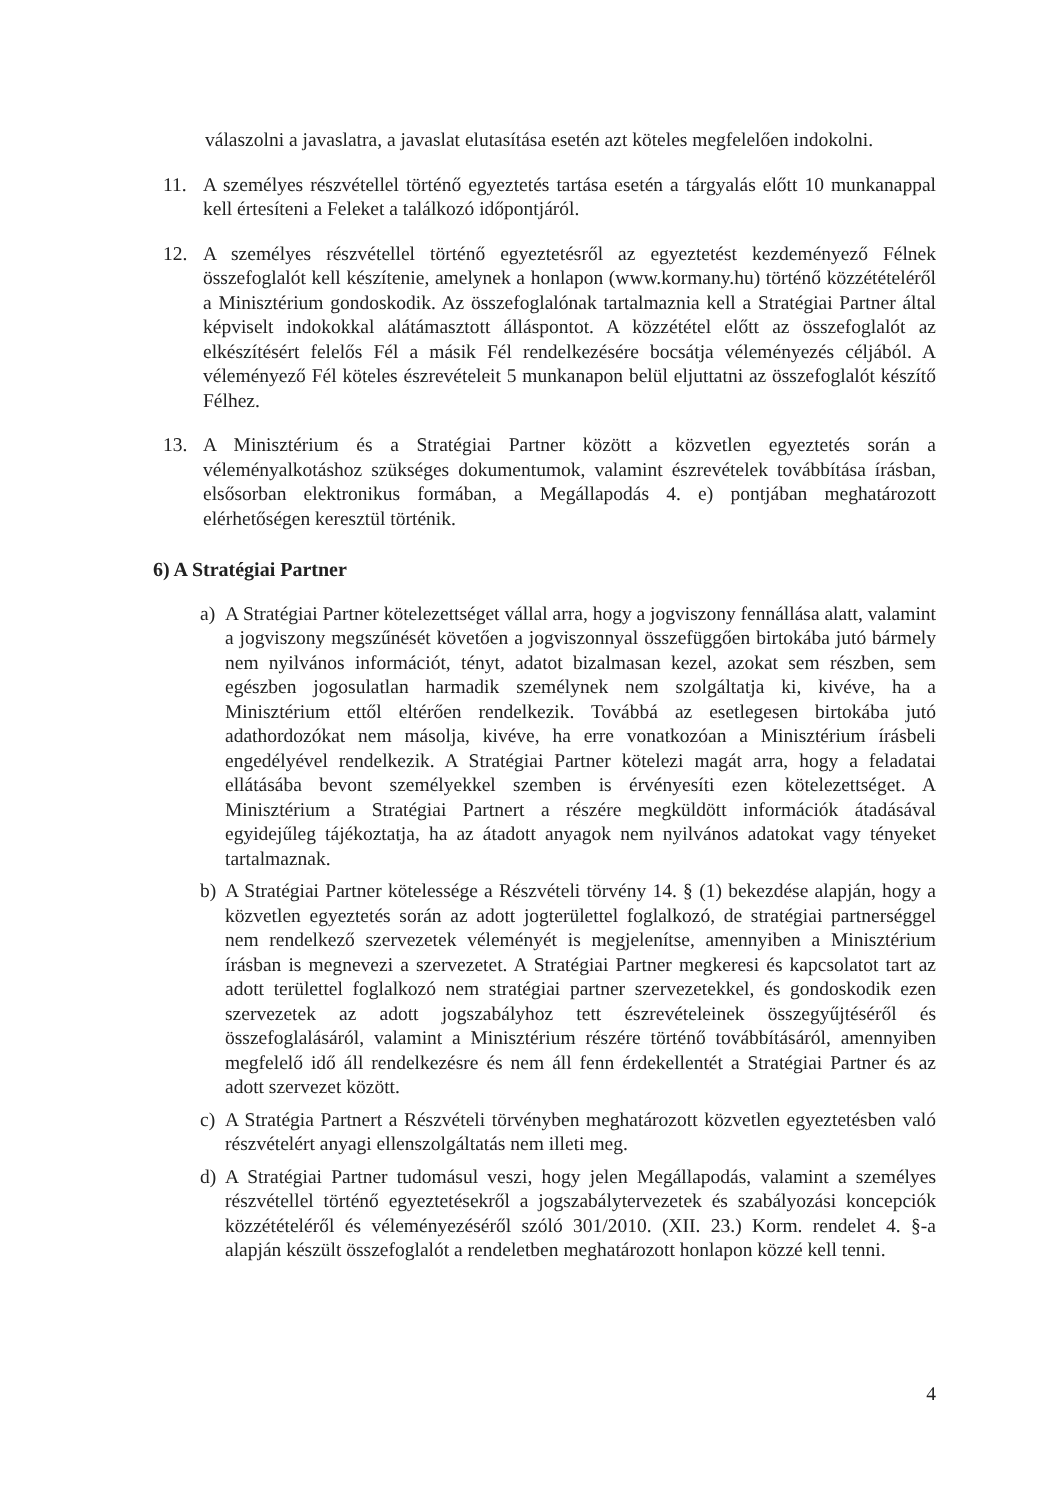válaszolni a javaslatra, a javaslat elutasítása esetén azt köteles megfelelően indokolni.
11. A személyes részvétellel történő egyeztetés tartása esetén a tárgyalás előtt 10 munkanappal kell értesíteni a Feleket a találkozó időpontjáról.
12. A személyes részvétellel történő egyeztetésről az egyeztetést kezdeményező Félnek összefoglalót kell készítenie, amelynek a honlapon (www.kormany.hu) történő közzétételéről a Minisztérium gondoskodik. Az összefoglalónak tartalmaznia kell a Stratégiai Partner által képviselt indokokkal alátámasztott álláspontot. A közzététel előtt az összefoglalót az elkészítésért felelős Fél a másik Fél rendelkezésére bocsátja véleményezés céljából. A véleményező Fél köteles észrevételeit 5 munkanapon belül eljuttatni az összefoglalót készítő Félhez.
13. A Minisztérium és a Stratégiai Partner között a közvetlen egyeztetés során a véleményalkotáshoz szükséges dokumentumok, valamint észrevételek továbbítása írásban, elsősorban elektronikus formában, a Megállapodás 4. e) pontjában meghatározott elérhetőségen keresztül történik.
6) A Stratégiai Partner
a) A Stratégiai Partner kötelezettséget vállal arra, hogy a jogviszony fennállása alatt, valamint a jogviszony megszűnését követően a jogviszonnyal összefüggően birtokába jutó bármely nem nyilvános információt, tényt, adatot bizalmasan kezel, azokat sem részben, sem egészben jogosulatlan harmadik személynek nem szolgáltatja ki, kivéve, ha a Minisztérium ettől eltérően rendelkezik. Továbbá az esetlegesen birtokába jutó adathordozókat nem másolja, kivéve, ha erre vonatkozóan a Minisztérium írásbeli engedélyével rendelkezik. A Stratégiai Partner kötelezi magát arra, hogy a feladatai ellátásába bevont személyekkel szemben is érvényesíti ezen kötelezettséget. A Minisztérium a Stratégiai Partnert a részére megküldött információk átadásával egyidejűleg tájékoztatja, ha az átadott anyagok nem nyilvános adatokat vagy tényeket tartalmaznak.
b) A Stratégiai Partner kötelessége a Részvételi törvény 14. § (1) bekezdése alapján, hogy a közvetlen egyeztetés során az adott jogterülettel foglalkozó, de stratégiai partnerséggel nem rendelkező szervezetek véleményét is megjelenítse, amennyiben a Minisztérium írásban is megnevezi a szervezetet. A Stratégiai Partner megkeresi és kapcsolatot tart az adott területtel foglalkozó nem stratégiai partner szervezetekkel, és gondoskodik ezen szervezetek az adott jogszabályhoz tett észrevételeinek összegyűjtéséről és összefoglalásáról, valamint a Minisztérium részére történő továbbításáról, amennyiben megfelelő idő áll rendelkezésre és nem áll fenn érdekellentét a Stratégiai Partner és az adott szervezet között.
c) A Stratégia Partnert a Részvételi törvényben meghatározott közvetlen egyeztetésben való részvételért anyagi ellenszolgáltatás nem illeti meg.
d) A Stratégiai Partner tudomásul veszi, hogy jelen Megállapodás, valamint a személyes részvétellel történő egyeztetésekről a jogszabálytervezetek és szabályozási koncepciók közzétételéről és véleményezéséről szóló 301/2010. (XII. 23.) Korm. rendelet 4. §-a alapján készült összefoglalót a rendeletben meghatározott honlapon közzé kell tenni.
4